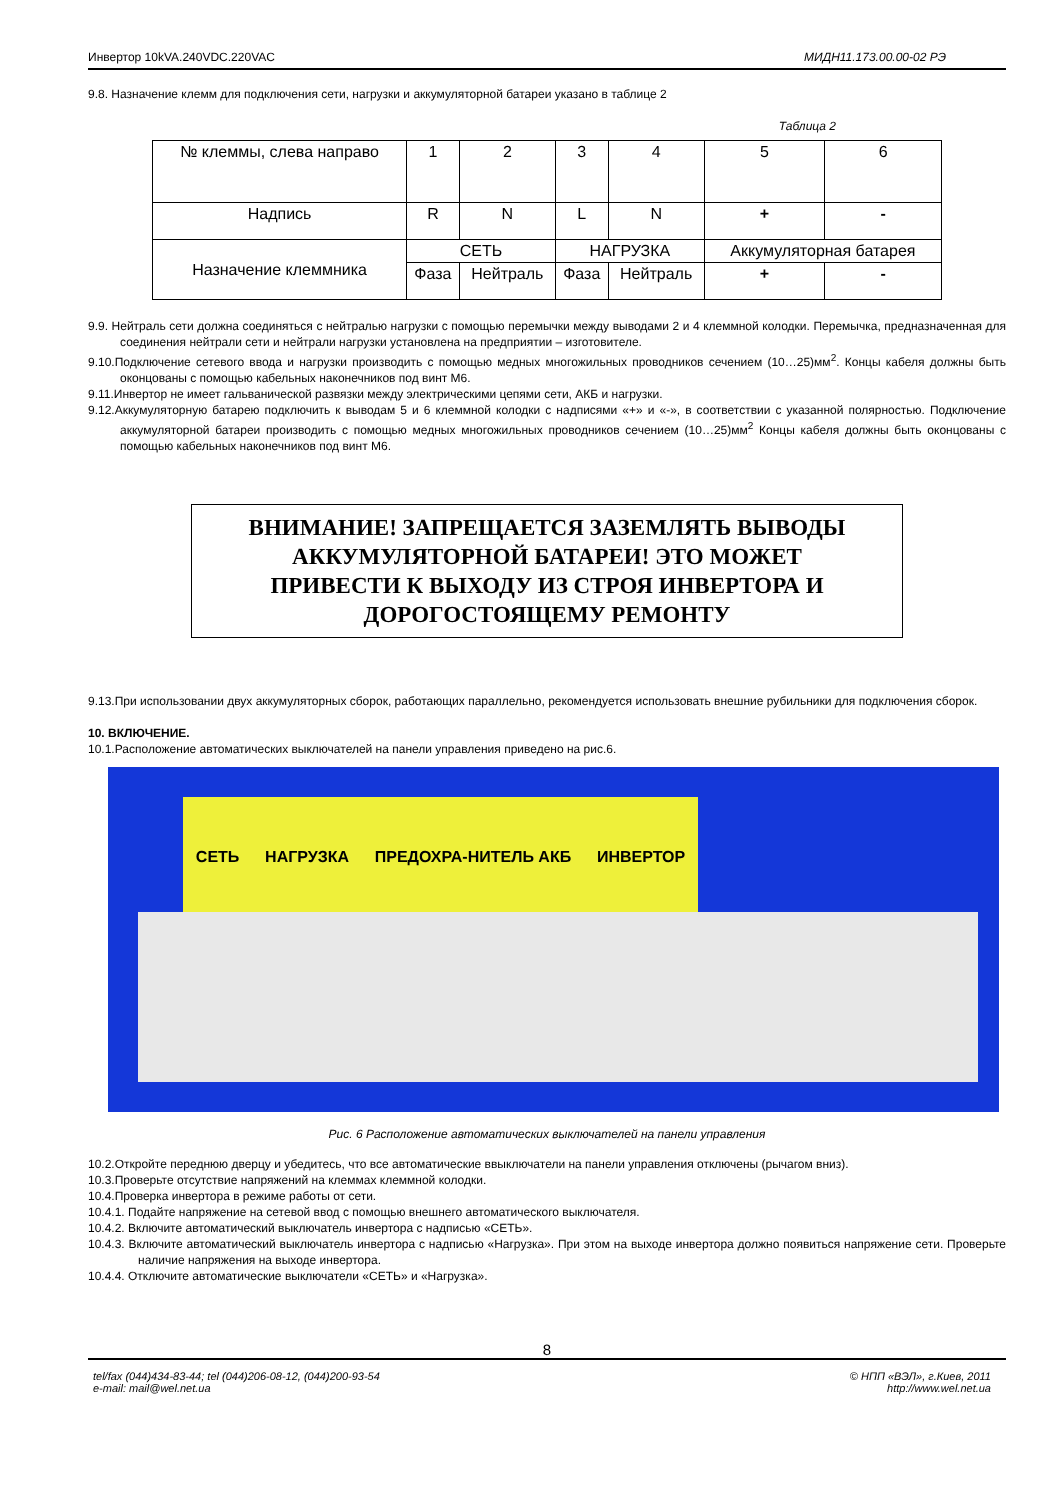Инвертор 10kVA.240VDC.220VAC МИДН11.173.00.00-02 РЭ
9.8. Назначение клемм для подключения сети, нагрузки и аккумуляторной батареи указано в таблице 2
Таблица 2
| № клеммы, слева направо | 1 | 2 | 3 | 4 | 5 | 6 |
| Надпись | R | N | L | N | + | - |
| Назначение клеммника | СЕТЬ | | НАГРУЗКА | | Аккумуляторная батарея | |
| | Фаза | Нейтраль | Фаза | Нейтраль | + | - |
9.9. Нейтраль сети должна соединяться с нейтралью нагрузки с помощью перемычки между выводами 2 и 4 клеммной колодки. Перемычка, предназначенная для соединения нейтрали сети и нейтрали нагрузки установлена на предприятии – изготовителе.
9.10.Подключение сетевого ввода и нагрузки производить с помощью медных многожильных проводников сечением (10…25)мм<sup>2</sup>. Концы кабеля должны быть оконцованы с помощью кабельных наконечников под винт М6.
9.11.Инвертор не имеет гальванической развязки между электрическими цепями сети, АКБ и нагрузки.
9.12.Аккумуляторную батарею подключить к выводам 5 и 6 клеммной колодки с надписями «+» и «-», в соответствии с указанной полярностью. Подключение аккумуляторной батареи производить с помощью медных многожильных проводников сечением (10…25)мм<sup>2</sup> Концы кабеля должны быть оконцованы с помощью кабельных наконечников под винт М6.
ВНИМАНИЕ! ЗАПРЕЩАЕТСЯ ЗАЗЕМЛЯТЬ ВЫВОДЫ
АККУМУЛЯТОРНОЙ БАТАРЕИ! ЭТО МОЖЕТ
ПРИВЕСТИ К ВЫХОДУ ИЗ СТРОЯ ИНВЕРТОРА И
ДОРОГОСТОЯЩЕМУ РЕМОНТУ
9.13.При использовании двух аккумуляторных сборок, работающих параллельно, рекомендуется использовать внешние рубильники для подключения сборок.
10. ВКЛЮЧЕНИЕ.
10.1.Расположение автоматических выключателей на панели управления приведено на рис.6.
СЕТЬ НАГРУЗКА ПРЕДОХРА-НИТЕЛЬ АКБ ИНВЕРТОР
Рис. 6 Расположение автоматических выключателей на панели управления
10.2.Откройте переднюю дверцу и убедитесь, что все автоматические ввыключатели на панели управления отключены (рычагом вниз).
10.3.Проверьте отсутствие напряжений на клеммах клеммной колодки.
10.4.Проверка инвертора в режиме работы от сети.
10.4.1. Подайте напряжение на сетевой ввод с помощью внешнего автоматического выключателя.
10.4.2. Включите автоматический выключатель инвертора с надписью «СЕТЬ».
10.4.3. Включите автоматический выключатель инвертора с надписью «Нагрузка». При этом на выходе инвертора должно появиться напряжение сети. Проверьте наличие напряжения на выходе инвертора.
10.4.4. Отключите автоматические выключатели «СЕТЬ» и «Нагрузка».
8
tel/fax (044)434-83-44; tel (044)206-08-12, (044)200-93-54
e-mail: mail@wel.net.ua © НПП «ВЭЛ», г.Киев, 2011
http://www.wel.net.ua